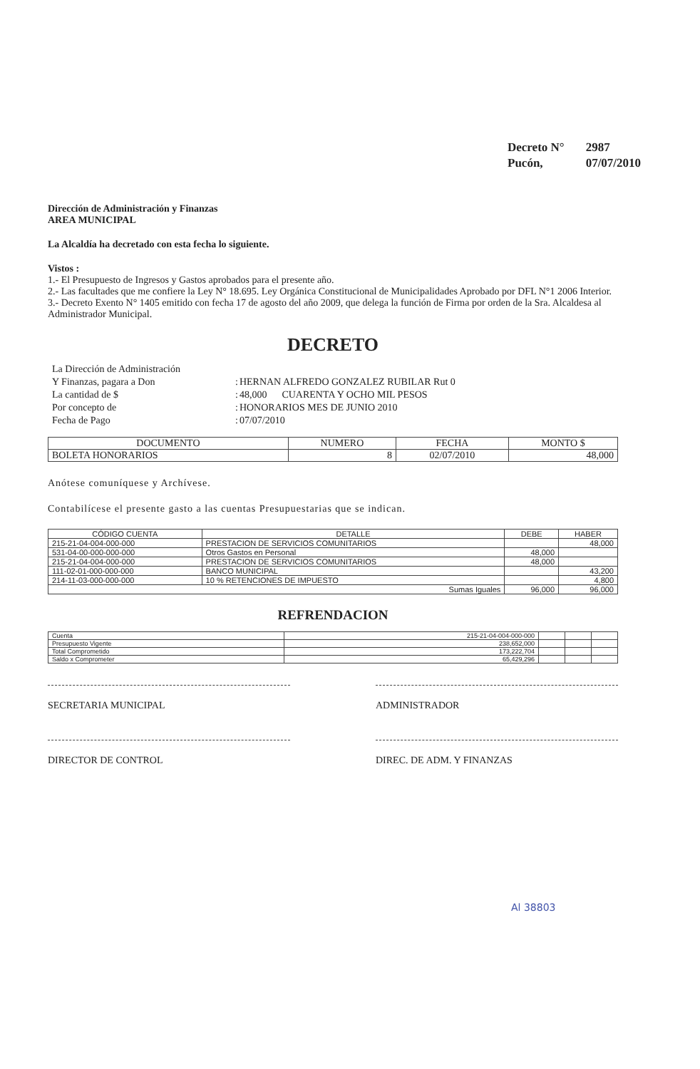| Decreto N° | 2987 |
| Pucón, | 07/07/2010 |
Dirección de Administración y Finanzas
AREA MUNICIPAL
La Alcaldía ha decretado con esta fecha lo siguiente.
Vistos :
1.- El Presupuesto de Ingresos y Gastos aprobados para el presente año.
2.- Las facultades que me confiere la Ley N° 18.695. Ley Orgánica Constitucional de Municipalidades Aprobado por DFL N°1 2006 Interior.
3.- Decreto Exento N° 1405 emitido con fecha 17 de agosto del año 2009, que delega la función de Firma por orden de la Sra. Alcaldesa al Administrador Municipal.
DECRETO
| La Dirección de Administración | | |
| Y Finanzas, pagara a Don | : | HERNAN ALFREDO GONZALEZ RUBILAR Rut 0 |
| La cantidad de $ | : | 48,000 CUARENTA Y OCHO MIL PESOS |
| Por concepto de | : | HONORARIOS MES DE JUNIO 2010 |
| Fecha de Pago | : | 07/07/2010 |
| DOCUMENTO | NUMERO | FECHA | MONTO $ |
| --- | --- | --- | --- |
| BOLETA HONORARIOS | 8 | 02/07/2010 | 48,000 |
Anótese comuníquese y Archívese.
Contabilícese el presente gasto a las cuentas Presupuestarias que se indican.
| CÓDIGO CUENTA | DETALLE | DEBE | HABER |
| --- | --- | --- | --- |
| 215-21-04-004-000-000 | PRESTACION DE SERVICIOS COMUNITARIOS | | 48,000 |
| 531-04-00-000-000-000 | Otros Gastos en Personal | 48,000 | |
| 215-21-04-004-000-000 | PRESTACION DE SERVICIOS COMUNITARIOS | 48,000 | |
| 111-02-01-000-000-000 | BANCO MUNICIPAL | | 43,200 |
| 214-11-03-000-000-000 | 10 % RETENCIONES DE IMPUESTO | | 4,800 |
| Sumas Iguales | | 96,000 | 96,000 |
REFRENDACION
| Cuenta | 215-21-04-004-000-000 | | | |
| Presupuesto Vigente | 238,652,000 | | | |
| Total Comprometido | 173,222,704 | | | |
| Saldo x Comprometer | 65,429,296 | | | |
SECRETARIA MUNICIPAL ADMINISTRADOR
DIRECTOR DE CONTROL DIREC. DE ADM. Y FINANZAS
Al 38803